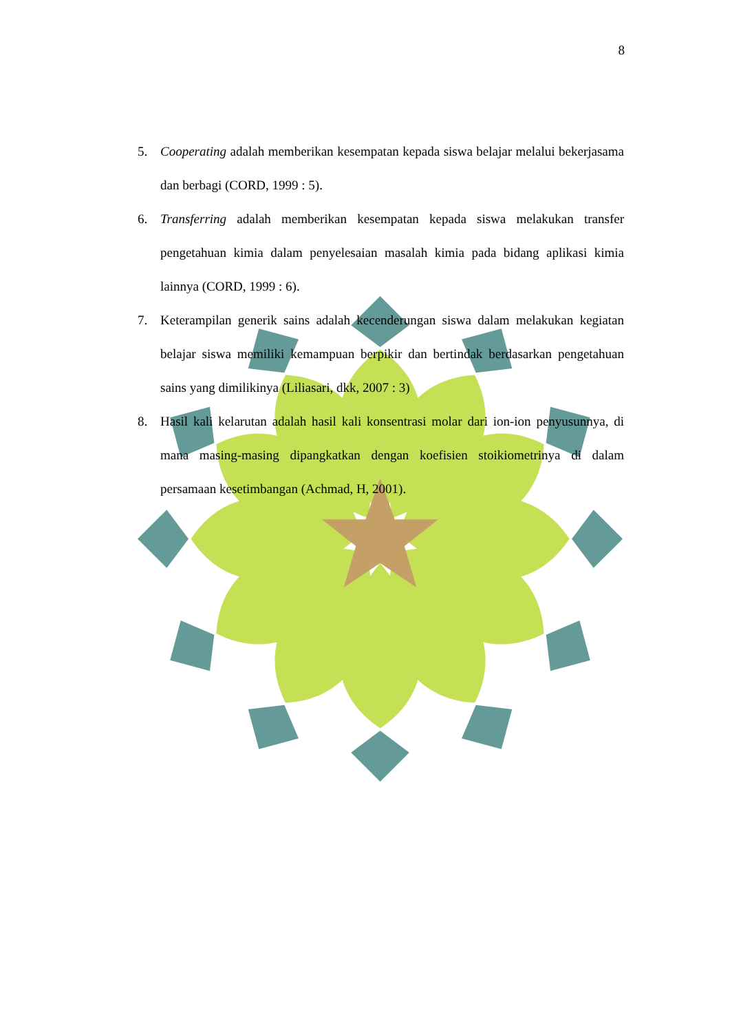8
5. Cooperating adalah memberikan kesempatan kepada siswa belajar melalui bekerjasama dan berbagi (CORD, 1999 : 5).
6. Transferring adalah memberikan kesempatan kepada siswa melakukan transfer pengetahuan kimia dalam penyelesaian masalah kimia pada bidang aplikasi kimia lainnya (CORD, 1999 : 6).
7. Keterampilan generik sains adalah kecenderungan siswa dalam melakukan kegiatan belajar siswa memiliki kemampuan berpikir dan bertindak berdasarkan pengetahuan sains yang dimilikinya (Liliasari, dkk, 2007 : 3)
8. Hasil kali kelarutan adalah hasil kali konsentrasi molar dari ion-ion penyusunnya, di mana masing-masing dipangkatkan dengan koefisien stoikiometrinya di dalam persamaan kesetimbangan (Achmad, H, 2001).